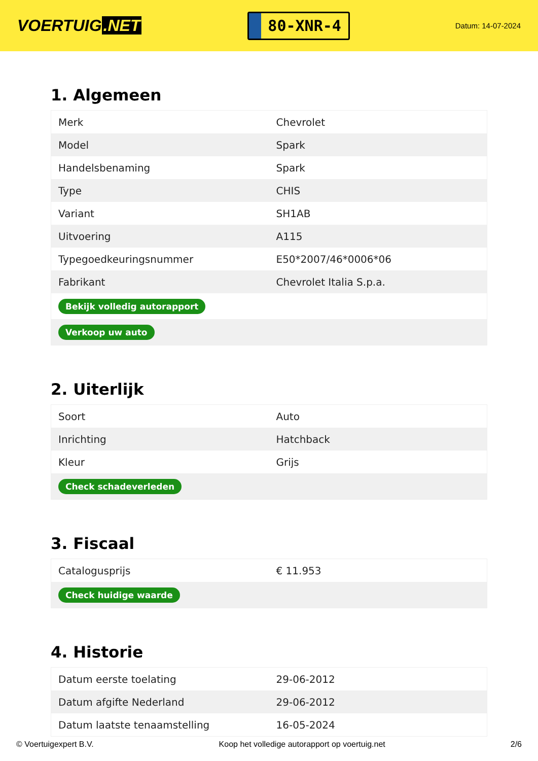VOERTUIG.NET
80-XNR-4
Datum: 14-07-2024
1. Algemeen
| Merk | Chevrolet |
| Model | Spark |
| Handelsbenaming | Spark |
| Type | CHIS |
| Variant | SH1AB |
| Uitvoering | A115 |
| Typegoedkeuringsnummer | E50*2007/46*0006*06 |
| Fabrikant | Chevrolet Italia S.p.a. |
| Bekijk volledig autorapport | |
| Verkoop uw auto | |
2. Uiterlijk
| Soort | Auto |
| Inrichting | Hatchback |
| Kleur | Grijs |
| Check schadeverleden | |
3. Fiscaal
| Catalogusprijs | € 11.953 |
| Check huidige waarde | |
4. Historie
| Datum eerste toelating | 29-06-2012 |
| Datum afgifte Nederland | 29-06-2012 |
| Datum laatste tenaamstelling | 16-05-2024 |
© Voertuigexpert B.V. Koop het volledige autorapport op voertuig.net 2/6